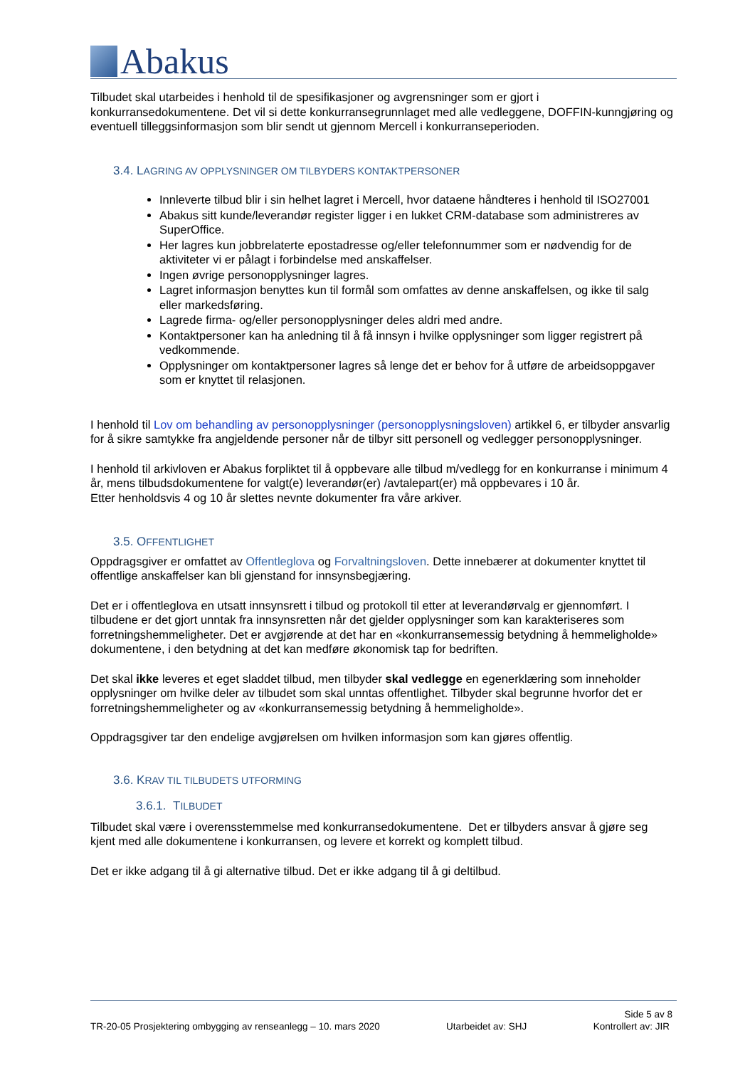Abakus
Tilbudet skal utarbeides i henhold til de spesifikasjoner og avgrensninger som er gjort i konkurransedokumentene. Det vil si dette konkurransegrunnlaget med alle vedleggene, DOFFIN-kunngjøring og eventuell tilleggsinformasjon som blir sendt ut gjennom Mercell i konkurranseperioden.
3.4. LAGRING AV OPPLYSNINGER OM TILBYDERS KONTAKTPERSONER
Innleverte tilbud blir i sin helhet lagret i Mercell, hvor dataene håndteres i henhold til ISO27001
Abakus sitt kunde/leverandør register ligger i en lukket CRM-database som administreres av SuperOffice.
Her lagres kun jobbrelaterte epostadresse og/eller telefonnummer som er nødvendig for de aktiviteter vi er pålagt i forbindelse med anskaffelser.
Ingen øvrige personopplysninger lagres.
Lagret informasjon benyttes kun til formål som omfattes av denne anskaffelsen, og ikke til salg eller markedsføring.
Lagrede firma- og/eller personopplysninger deles aldri med andre.
Kontaktpersoner kan ha anledning til å få innsyn i hvilke opplysninger som ligger registrert på vedkommende.
Opplysninger om kontaktpersoner lagres så lenge det er behov for å utføre de arbeidsoppgaver som er knyttet til relasjonen.
I henhold til Lov om behandling av personopplysninger (personopplysningsloven) artikkel 6, er tilbyder ansvarlig for å sikre samtykke fra angjeldende personer når de tilbyr sitt personell og vedlegger personopplysninger.
I henhold til arkivloven er Abakus forpliktet til å oppbevare alle tilbud m/vedlegg for en konkurranse i minimum 4 år, mens tilbudsdokumentene for valgt(e) leverandør(er) /avtalepart(er) må oppbevares i 10 år.
Etter henholdsvis 4 og 10 år slettes nevnte dokumenter fra våre arkiver.
3.5. OFFENTLIGHET
Oppdragsgiver er omfattet av Offentleglova og Forvaltningsloven. Dette innebærer at dokumenter knyttet til offentlige anskaffelser kan bli gjenstand for innsynsbegjæring.
Det er i offentleglova en utsatt innsynsrett i tilbud og protokoll til etter at leverandørvalg er gjennomført. I tilbudene er det gjort unntak fra innsynsretten når det gjelder opplysninger som kan karakteriseres som forretningshemmeligheter. Det er avgjørende at det har en «konkurransemessig betydning å hemmeligholde» dokumentene, i den betydning at det kan medføre økonomisk tap for bedriften.
Det skal ikke leveres et eget sladdet tilbud, men tilbyder skal vedlegge en egenerklæring som inneholder opplysninger om hvilke deler av tilbudet som skal unntas offentlighet. Tilbyder skal begrunne hvorfor det er forretningshemmeligheter og av «konkurransemessig betydning å hemmeligholde».
Oppdragsgiver tar den endelige avgjørelsen om hvilken informasjon som kan gjøres offentlig.
3.6. KRAV TIL TILBUDETS UTFORMING
3.6.1. TILBUDET
Tilbudet skal være i overensstemmelse med konkurransedokumentene. Det er tilbyders ansvar å gjøre seg kjent med alle dokumentene i konkurransen, og levere et korrekt og komplett tilbud.
Det er ikke adgang til å gi alternative tilbud. Det er ikke adgang til å gi deltilbud.
Side 5 av 8
TR-20-05 Prosjektering ombygging av renseanlegg – 10. mars 2020 Utarbeidet av: SHJ Kontrollert av: JIR